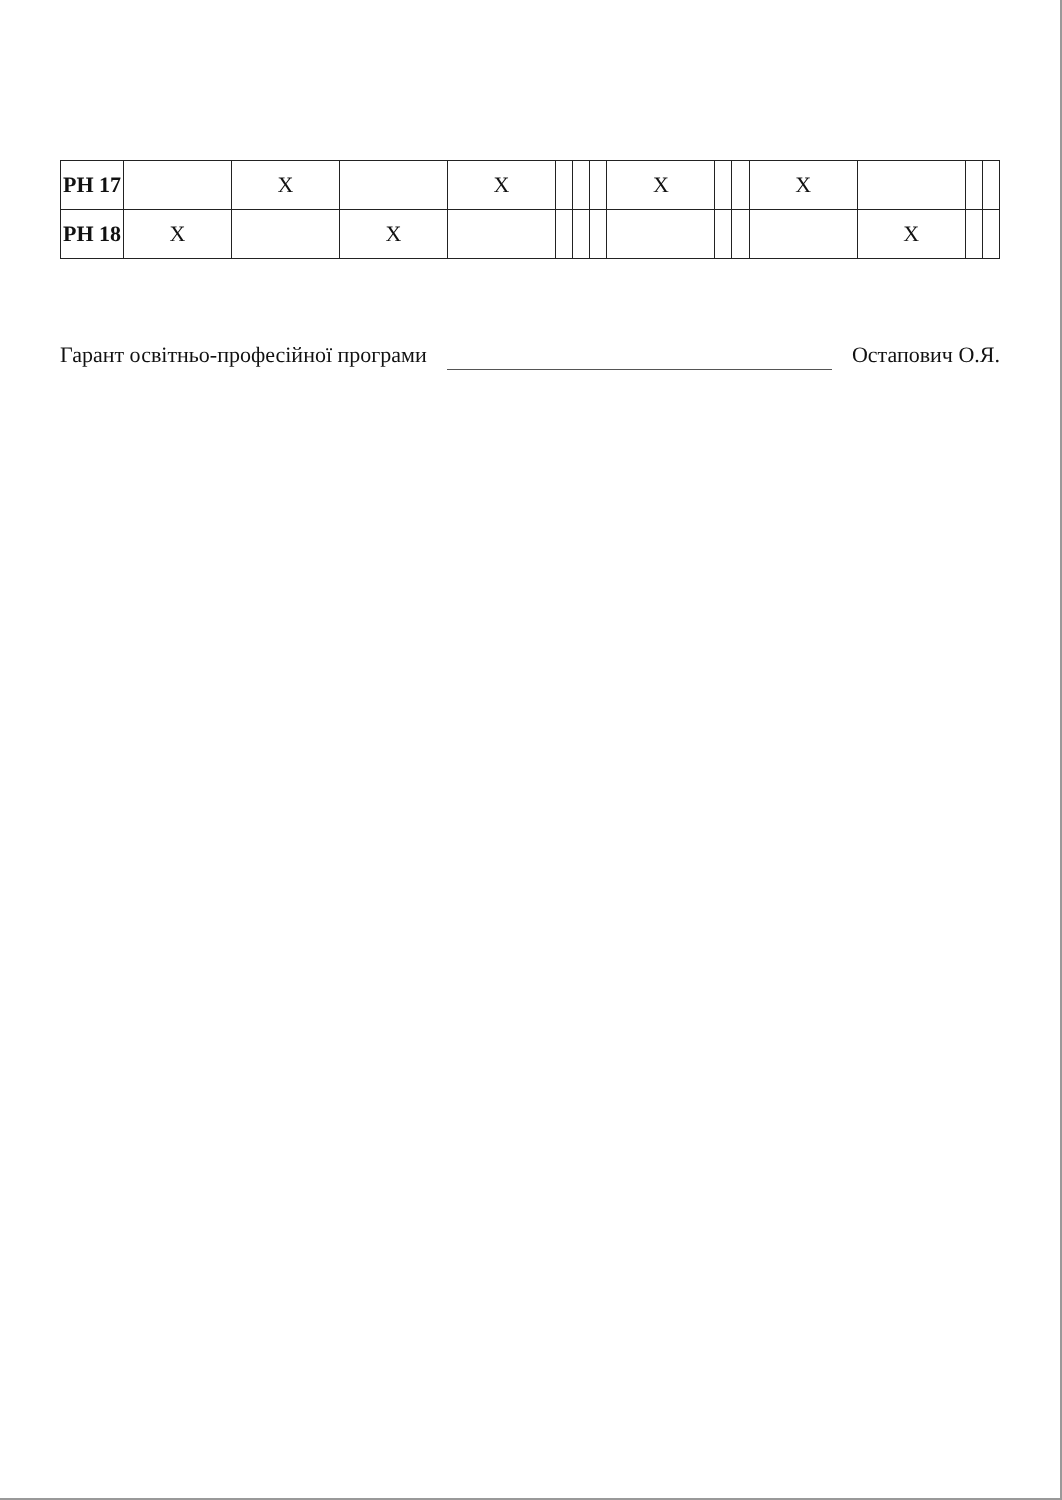| РН 17 | | X | | X | | | | X | | | X | | | |
| РН 18 | X | | X | | | | | | | | | X | | |
Гарант освітньо-професійної програми Остапович О.Я.